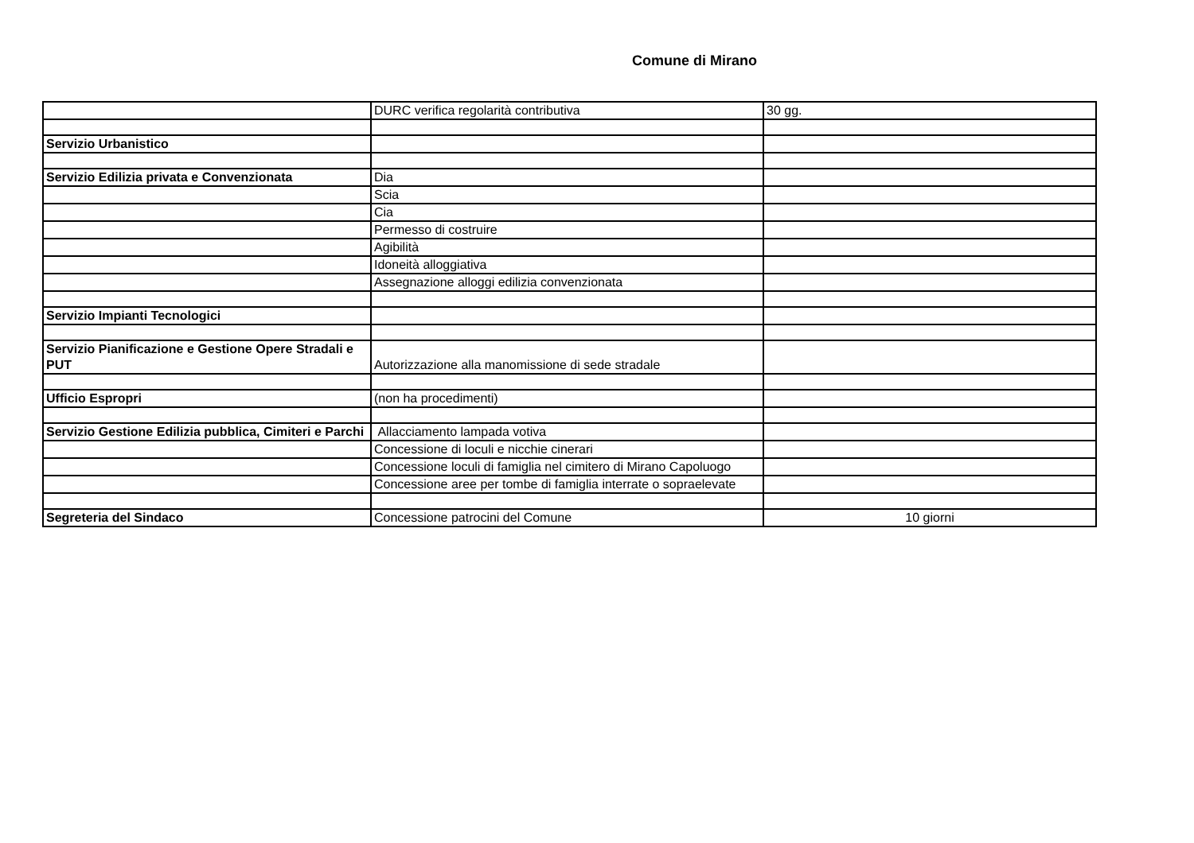Comune di Mirano
| | DURC verifica regolarità contributiva | 30 gg. |
| Servizio Urbanistico | | |
| Servizio Edilizia privata e Convenzionata | Dia | |
| | Scia | |
| | Cia | |
| | Permesso di costruire | |
| | Agibilità | |
| | Idoneità alloggiativa | |
| | Assegnazione alloggi edilizia convenzionata | |
| Servizio Impianti Tecnologici | | |
| Servizio Pianificazione e Gestione Opere Stradali e PUT | Autorizzazione alla manomissione di sede stradale | |
| Ufficio Espropri | (non ha procedimenti) | |
| Servizio Gestione Edilizia pubblica, Cimiteri e Parchi | Allacciamento lampada votiva | |
| | Concessione di loculi e nicchie cinerari | |
| | Concessione loculi di famiglia nel cimitero di Mirano Capoluogo | |
| | Concessione aree per tombe di famiglia interrate o sopraelevate | |
| Segreteria del Sindaco | Concessione patrocini del Comune | 10 giorni |